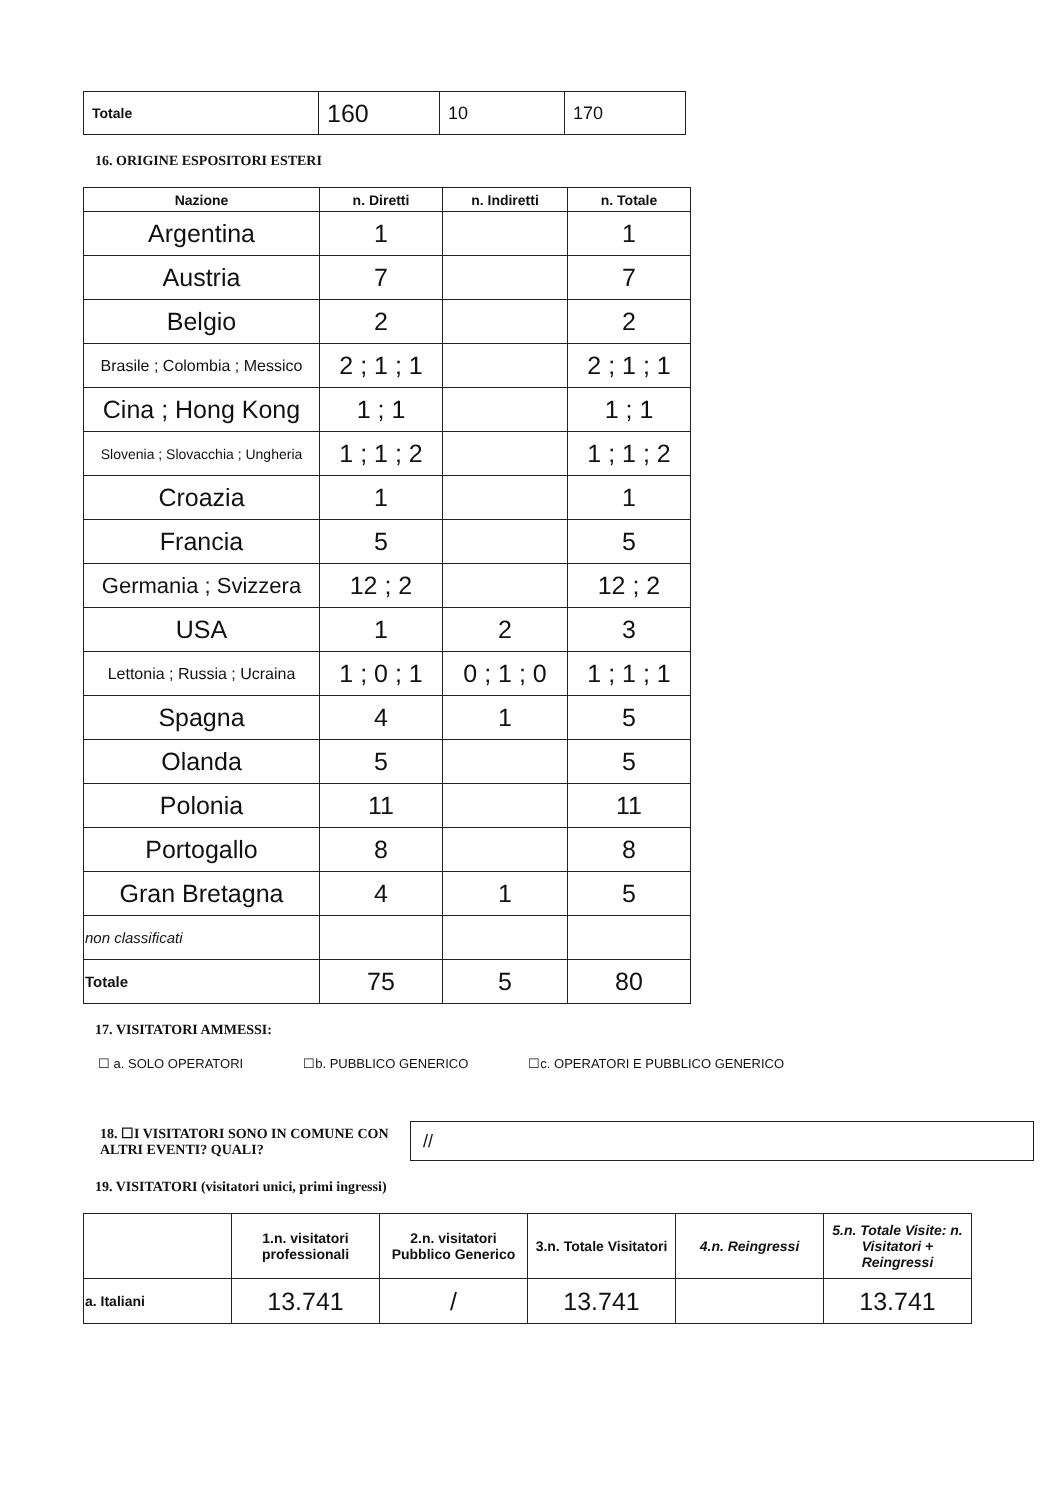| Totale | 160 | 10 | 170 |
16. ORIGINE ESPOSITORI ESTERI
| Nazione | n. Diretti | n. Indiretti | n. Totale |
| --- | --- | --- | --- |
| Argentina | 1 | | 1 |
| Austria | 7 | | 7 |
| Belgio | 2 | | 2 |
| Brasile ; Colombia ; Messico | 2 ; 1 ; 1 | | 2 ; 1 ; 1 |
| Cina ; Hong Kong | 1 ; 1 | | 1 ; 1 |
| Slovenia ; Slovacchia ; Ungheria | 1 ; 1 ; 2 | | 1 ; 1 ; 2 |
| Croazia | 1 | | 1 |
| Francia | 5 | | 5 |
| Germania ; Svizzera | 12 ; 2 | | 12 ; 2 |
| USA | 1 | 2 | 3 |
| Lettonia ; Russia ; Ucraina | 1 ; 0 ; 1 | 0 ; 1 ; 0 | 1 ; 1 ; 1 |
| Spagna | 4 | 1 | 5 |
| Olanda | 5 | | 5 |
| Polonia | 11 | | 11 |
| Portogallo | 8 | | 8 |
| Gran Bretagna | 4 | 1 | 5 |
| non classificati | | | |
| Totale | 75 | 5 | 80 |
17. VISITATORI AMMESSI:
☐ a. SOLO OPERATORI ☐b. PUBBLICO GENERICO ☐c. OPERATORI E PUBBLICO GENERICO
18. ☐I VISITATORI SONO IN COMUNE CON ALTRI EVENTI? QUALI?
//
19. VISITATORI (visitatori unici, primi ingressi)
| | 1.n. visitatori professionali | 2.n. visitatori Pubblico Generico | 3.n. Totale Visitatori | 4.n. Reingressi | 5.n. Totale Visite: n. Visitatori + Reingressi |
| --- | --- | --- | --- | --- | --- |
| a. Italiani | 13.741 | / | 13.741 | | 13.741 |